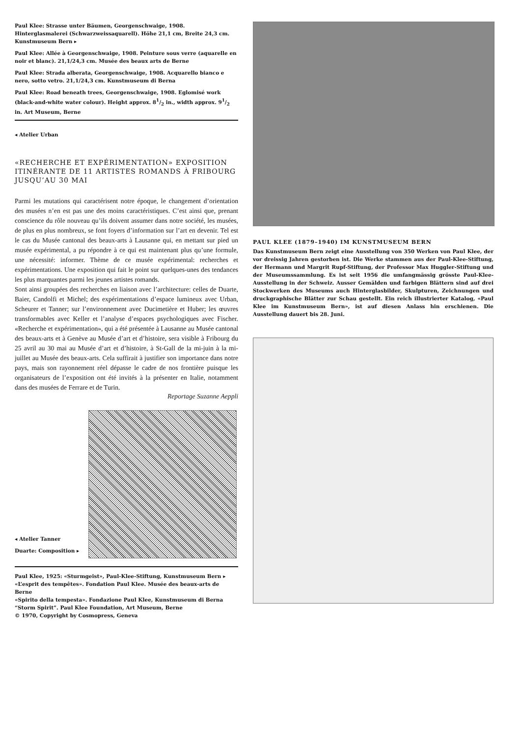Paul Klee: Strasse unter Bäumen, Georgenschwaige, 1908. Hinterglasmalerei (Schwarzweissaquarell). Höhe 21,1 cm, Breite 24,3 cm. Kunstmuseum Bern ▸
Paul Klee: Allée à Georgenschwaige, 1908. Peinture sous verre (aquarelle en noir et blanc). 21,1/24,3 cm. Musée des beaux arts de Berne
Paul Klee: Strada alberata, Georgenschwaige, 1908. Acquarello bianco e nero, sotto vetro. 21,1/24,3 cm. Kunstmuseum di Berna
Paul Klee: Road beneath trees, Georgenschwaige, 1908. Eglomisé work (black-and-white water colour). Height approx. 81/2 in., width approx. 91/2 in. Art Museum, Berne
◂ Atelier Urban
«RECHERCHE ET EXPÉRIMENTATION» EXPOSITION ITINÉRANTE DE 11 ARTISTES ROMANDS À FRIBOURG JUSQU’AU 30 MAI
Parmi les mutations qui caractérisent notre époque, le changement d’orientation des musées n’en est pas une des moins caractéristiques. C’est ainsi que, prenant conscience du rôle nouveau qu’ils doivent assumer dans notre société, les musées, de plus en plus nombreux, se font foyers d’information sur l’art en devenir. Tel est le cas du Musée cantonal des beaux-arts à Lausanne qui, en mettant sur pied un musée expérimental, a pu répondre à ce qui est maintenant plus qu’une formule, une nécessité: informer. Thème de ce musée expérimental: recherches et expérimentations. Une exposition qui fait le point sur quelques-unes des tendances les plus marquantes parmi les jeunes artistes romands.
Sont ainsi groupées des recherches en liaison avec l’architecture: celles de Duarte, Baier, Candolfi et Michel; des expérimentations d’espace lumineux avec Urban, Scheurer et Tanner; sur l’environnement avec Ducimetière et Huber; les œuvres transformables avec Keller et l’analyse d’espaces psychologiques avec Fischer. «Recherche et expérimentation», qui a été présentée à Lausanne au Musée cantonal des beaux-arts et à Genève au Musée d’art et d’histoire, sera visible à Fribourg du 25 avril au 30 mai au Musée d’art et d’histoire, à St-Gall de la mi-juin à la mi-juillet au Musée des beaux-arts. Cela suffirait à justifier son importance dans notre pays, mais son rayonnement réel dépasse le cadre de nos frontière puisque les organisateurs de l’exposition ont été invités à la présenter en Italie, notamment dans des musées de Ferrare et de Turin.
Reportage Suzanne Aeppli
◂ Atelier Tanner
Duarte: Composition ▸
Paul Klee, 1925: «Sturmgeist», Paul-Klee-Stiftung, Kunstmuseum Bern ▸
«L’esprit des tempêtes». Fondation Paul Klee. Musée des beaux-arts de Berne
«Spirito della tempesta». Fondazione Paul Klee, Kunstmuseum di Berna
“Storm Spirit”. Paul Klee Foundation, Art Museum, Berne
© 1970, Copyright by Cosmopress, Geneva
PAUL KLEE (1879–1940) IM KUNSTMUSEUM BERN
Das Kunstmuseum Bern zeigt eine Ausstellung von 350 Werken von Paul Klee, der vor dreissig Jahren gestorben ist. Die Werke stammen aus der Paul-Klee-Stiftung, der Hermann und Margrit Rupf-Stiftung, der Professor Max Huggler-Stiftung und der Museumssammlung. Es ist seit 1956 die umfangmässig grösste Paul-Klee-Ausstellung in der Schweiz. Ausser Gemälden und farbigen Blättern sind auf drei Stockwerken des Museums auch Hinterglasbilder, Skulpturen, Zeichnungen und druckgraphische Blätter zur Schau gestellt. Ein reich illustrierter Katalog, «Paul Klee im Kunstmuseum Bern», ist auf diesen Anlass hin erschienen. Die Ausstellung dauert bis 28. Juni.